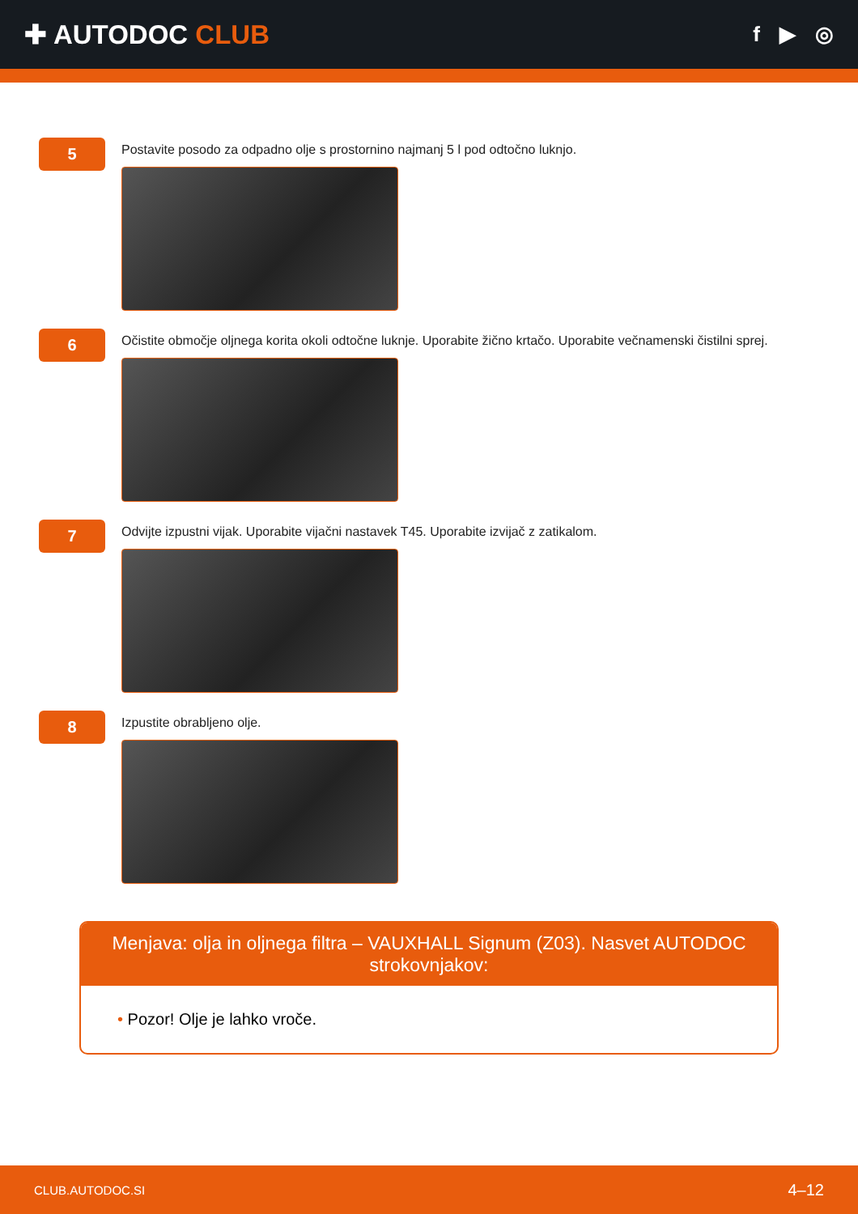✚ AUTODOC CLUB
f ▶ ◎
5
Postavite posodo za odpadno olje s prostornino najmanj 5 l pod odtočno luknjo.
6
Očistite območje oljnega korita okoli odtočne luknje. Uporabite žično krtačo. Uporabite večnamenski čistilni sprej.
7
Odvijte izpustni vijak. Uporabite vijačni nastavek T45. Uporabite izvijač z zatikalom.
8
Izpustite obrabljeno olje.
Menjava: olja in oljnega filtra – VAUXHALL Signum (Z03). Nasvet AUTODOC strokovnjakov:
• Pozor! Olje je lahko vroče.
CLUB.AUTODOC.SI 4–12